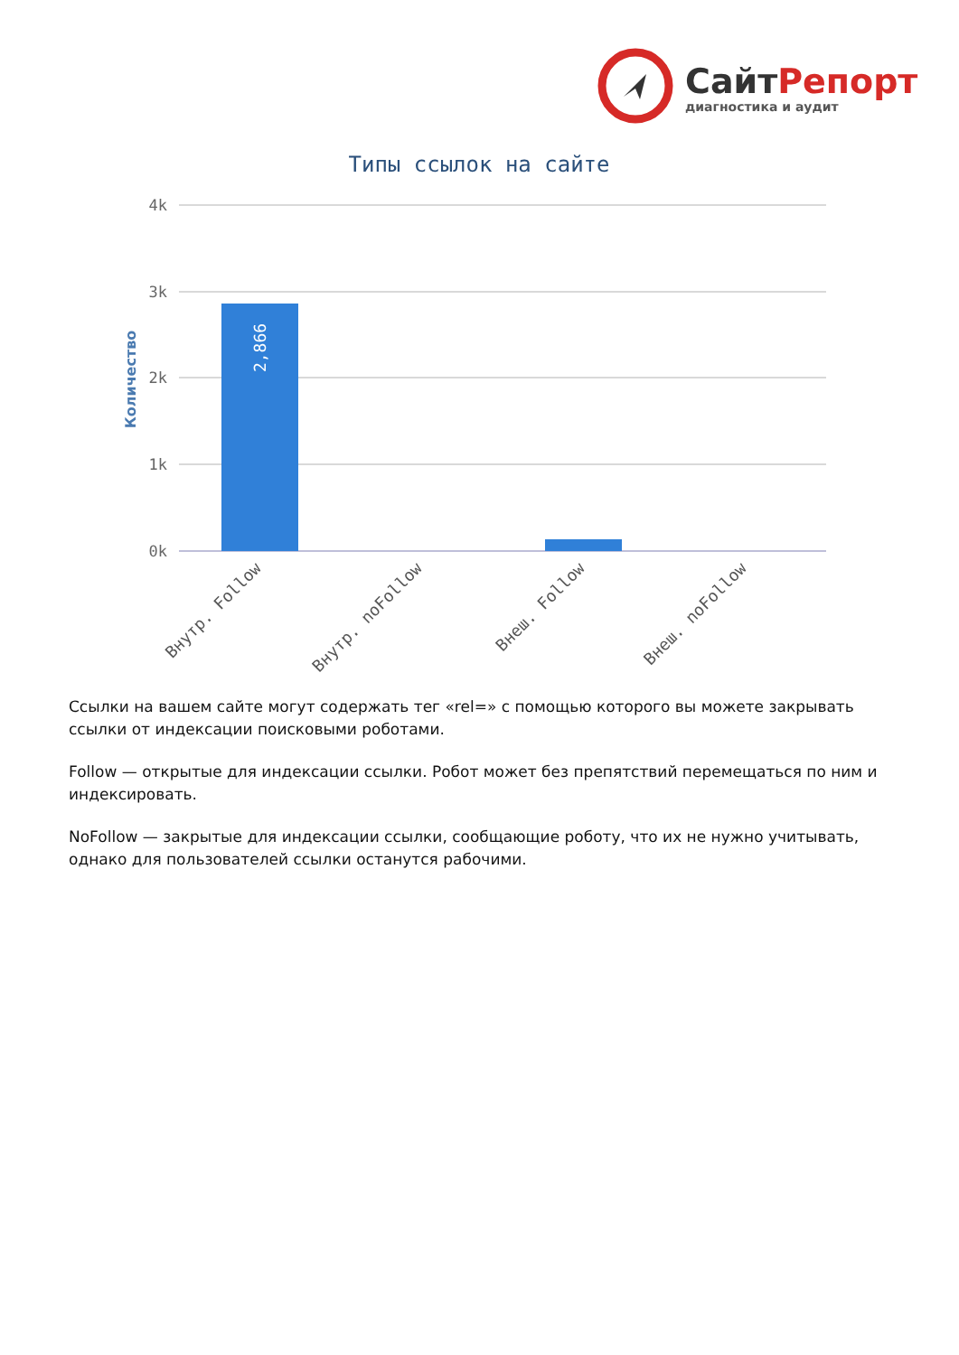СайтРепорт
диагностика и аудит
Типы ссылок на сайте
Количество
4k
3k
2k
1k
0k
2,866
Внутр. Follow
Внутр. noFollow
Внеш. Follow
Внеш. noFollow
Ссылки на вашем сайте могут содержать тег «rel=» с помощью которого вы можете закрывать ссылки от индексации поисковыми роботами.
Follow — открытые для индексации ссылки. Робот может без препятствий перемещаться по ним и индексировать.
NoFollow — закрытые для индексации ссылки, сообщающие роботу, что их не нужно учитывать, однако для пользователей ссылки останутся рабочими.